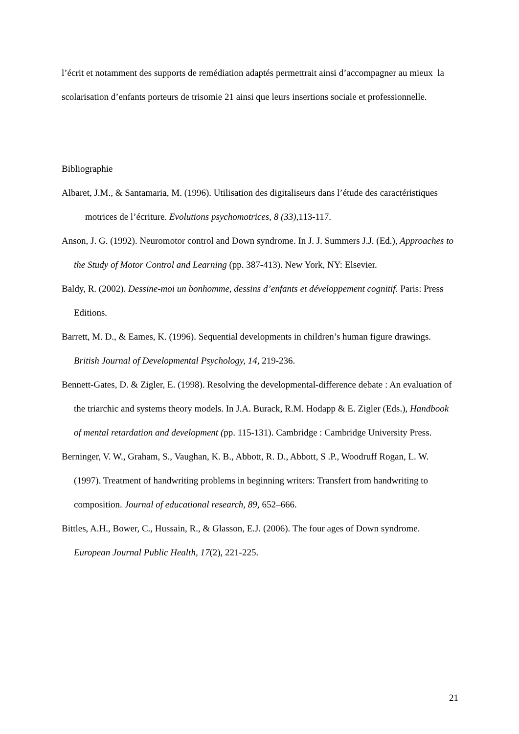l’écrit et notamment des supports de remédiation adaptés permettrait ainsi d’accompagner au mieux la scolarisation d’enfants porteurs de trisomie 21 ainsi que leurs insertions sociale et professionnelle.
Bibliographie
Albaret, J.M., & Santamaria, M. (1996). Utilisation des digitaliseurs dans l’étude des caractéristiques motrices de l’écriture. Evolutions psychomotrices, 8 (33), 113-117.
Anson, J. G. (1992). Neuromotor control and Down syndrome. In J. J. Summers J.J. (Ed.), Approaches to the Study of Motor Control and Learning (pp. 387-413). New York, NY: Elsevier.
Baldy, R. (2002). Dessine-moi un bonhomme, dessins d’enfants et développement cognitif. Paris: Press Editions.
Barrett, M. D., & Eames, K. (1996). Sequential developments in children’s human figure drawings. British Journal of Developmental Psychology, 14, 219-236.
Bennett-Gates, D. & Zigler, E. (1998). Resolving the developmental-difference debate : An evaluation of the triarchic and systems theory models. In J.A. Burack, R.M. Hodapp & E. Zigler (Eds.), Handbook of mental retardation and development (pp. 115-131). Cambridge : Cambridge University Press.
Berninger, V. W., Graham, S., Vaughan, K. B., Abbott, R. D., Abbott, S .P., Woodruff Rogan, L. W. (1997). Treatment of handwriting problems in beginning writers: Transfert from handwriting to composition. Journal of educational research, 89, 652–666.
Bittles, A.H., Bower, C., Hussain, R., & Glasson, E.J. (2006). The four ages of Down syndrome. European Journal Public Health, 17(2), 221-225.
21